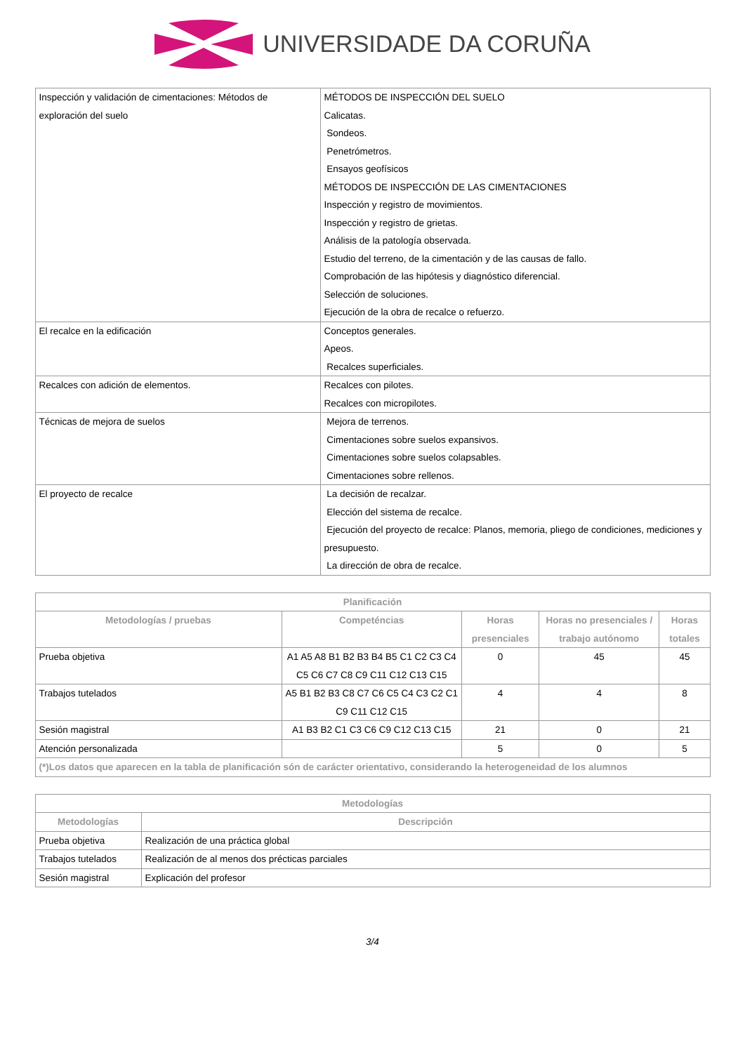UNIVERSIDADE DA CORUÑA
| Inspección y validación de cimentaciones: Métodos de exploración del suelo | MÉTODOS DE INSPECCIÓN DEL SUELO Calicatas. Sondeos. Penetrómetros. Ensayos geofísicos MÉTODOS DE INSPECCIÓN DE LAS CIMENTACIONES Inspección y registro de movimientos. Inspección y registro de grietas. Análisis de la patología observada. Estudio del terreno, de la cimentación y de las causas de fallo. Comprobación de las hipótesis y diagnóstico diferencial. Selección de soluciones. Ejecución de la obra de recalce o refuerzo. |
| El recalce en la edificación | Conceptos generales. Apeos. Recalces superficiales. |
| Recalces con adición de elementos. | Recalces con pilotes. Recalces con micropilotes. |
| Técnicas de mejora de suelos | Mejora de terrenos. Cimentaciones sobre suelos expansivos. Cimentaciones sobre suelos colapsables. Cimentaciones sobre rellenos. |
| El proyecto de recalce | La decisión de recalzar. Elección del sistema de recalce. Ejecución del proyecto de recalce: Planos, memoria, pliego de condiciones, mediciones y presupuesto. La dirección de obra de recalce. |
| Planificación | | | | |
| --- | --- | --- | --- | --- |
| Metodologías / pruebas | Competéncias | Horas presenciales | Horas no presenciales / trabajo autónomo | Horas totales |
| Prueba objetiva | A1 A5 A8 B1 B2 B3 B4 B5 C1 C2 C3 C4 C5 C6 C7 C8 C9 C11 C12 C13 C15 | 0 | 45 | 45 |
| Trabajos tutelados | A5 B1 B2 B3 C8 C7 C6 C5 C4 C3 C2 C1 C9 C11 C12 C15 | 4 | 4 | 8 |
| Sesión magistral | A1 B3 B2 C1 C3 C6 C9 C12 C13 C15 | 21 | 0 | 21 |
| Atención personalizada | | 5 | 0 | 5 |
| (*)Los datos que aparecen en la tabla de planificación són de carácter orientativo, considerando la heterogeneidad de los alumnos | | | | |
| Metodologías | |
| --- | --- |
| Metodologías | Descripción |
| Prueba objetiva | Realización de una práctica global |
| Trabajos tutelados | Realización de al menos dos précticas parciales |
| Sesión magistral | Explicación del profesor |
3/4